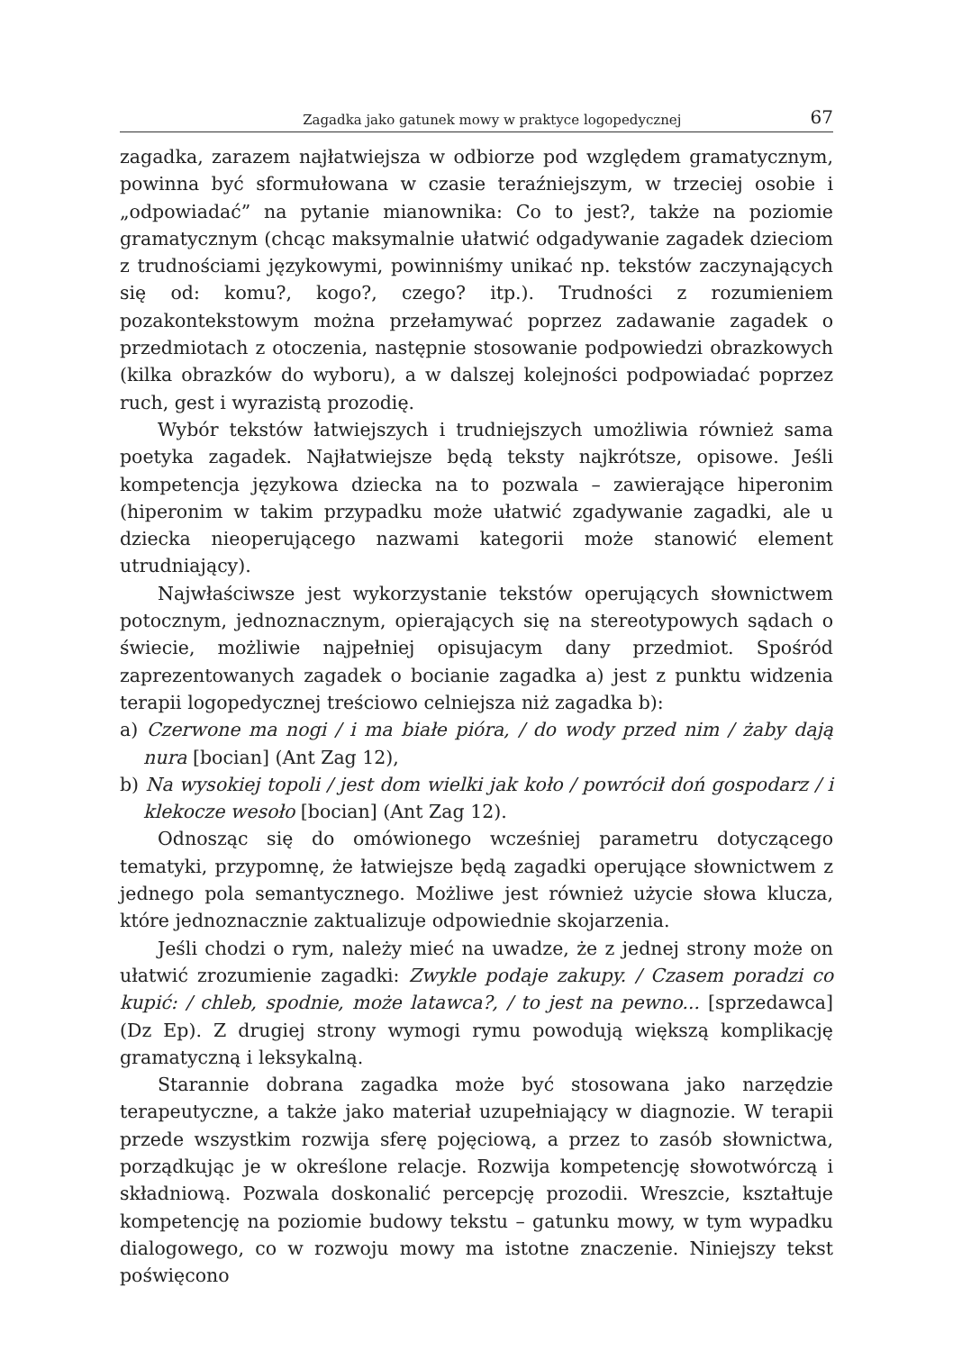Zagadka jako gatunek mowy w praktyce logopedycznej 67
zagadka, zarazem najłatwiejsza w odbiorze pod względem gramatycznym, powinna być sformułowana w czasie teraźniejszym, w trzeciej osobie i „odpowiadać” na pytanie mianownika: Co to jest?, także na poziomie gramatycznym (chcąc maksymalnie ułatwić odgadywanie zagadek dzieciom z trudnościami językowymi, powinniśmy unikać np. tekstów zaczynających się od: komu?, kogo?, czego? itp.). Trudności z rozumieniem pozakontekstowym można przełamywać poprzez zadawanie zagadek o przedmiotach z otoczenia, następnie stosowanie podpowiedzi obrazkowych (kilka obrazków do wyboru), a w dalszej kolejności podpowiadać poprzez ruch, gest i wyrazistą prozodię.
Wybór tekstów łatwiejszych i trudniejszych umożliwia również sama poetyka zagadek. Najłatwiejsze będą teksty najkrótsze, opisowe. Jeśli kompetencja językowa dziecka na to pozwala – zawierające hiperonim (hiperonim w takim przypadku może ułatwić zgadywanie zagadki, ale u dziecka nieoperującego nazwami kategorii może stanowić element utrudniający).
Najwłaściwsze jest wykorzystanie tekstów operujących słownictwem potocznym, jednoznacznym, opierających się na stereotypowych sądach o świecie, możliwie najpełniej opisujacym dany przedmiot. Spośród zaprezentowanych zagadek o bocianie zagadka a) jest z punktu widzenia terapii logopedycznej treściowo celniejsza niż zagadka b):
a) Czerwone ma nogi / i ma białe pióra, / do wody przed nim / żaby dają nura [bocian] (Ant Zag 12),
b) Na wysokiej topoli / jest dom wielki jak koło / powrócił doń gospodarz / i klekocze wesoło [bocian] (Ant Zag 12).
Odnosząc się do omówionego wcześniej parametru dotyczącego tematyki, przypomnę, że łatwiejsze będą zagadki operujące słownictwem z jednego pola semantycznego. Możliwe jest również użycie słowa klucza, które jednoznacznie zaktualizuje odpowiednie skojarzenia.
Jeśli chodzi o rym, należy mieć na uwadze, że z jednej strony może on ułatwić zrozumienie zagadki: Zwykle podaje zakupy. / Czasem poradzi co kupić: / chleb, spodnie, może latawca?, / to jest na pewno... [sprzedawca] (Dz Ep). Z drugiej strony wymogi rymu powodują większą komplikację gramatyczną i leksykalną.
Starannie dobrana zagadka może być stosowana jako narzędzie terapeutyczne, a także jako materiał uzupełniający w diagnozie. W terapii przede wszystkim rozwija sferę pojęciową, a przez to zasób słownictwa, porządkując je w określone relacje. Rozwija kompetencję słowotwórczą i składniową. Pozwala doskonalić percepcję prozodii. Wreszcie, kształtuje kompetencję na poziomie budowy tekstu – gatunku mowy, w tym wypadku dialogowego, co w rozwoju mowy ma istotne znaczenie. Niniejszy tekst poświęcono